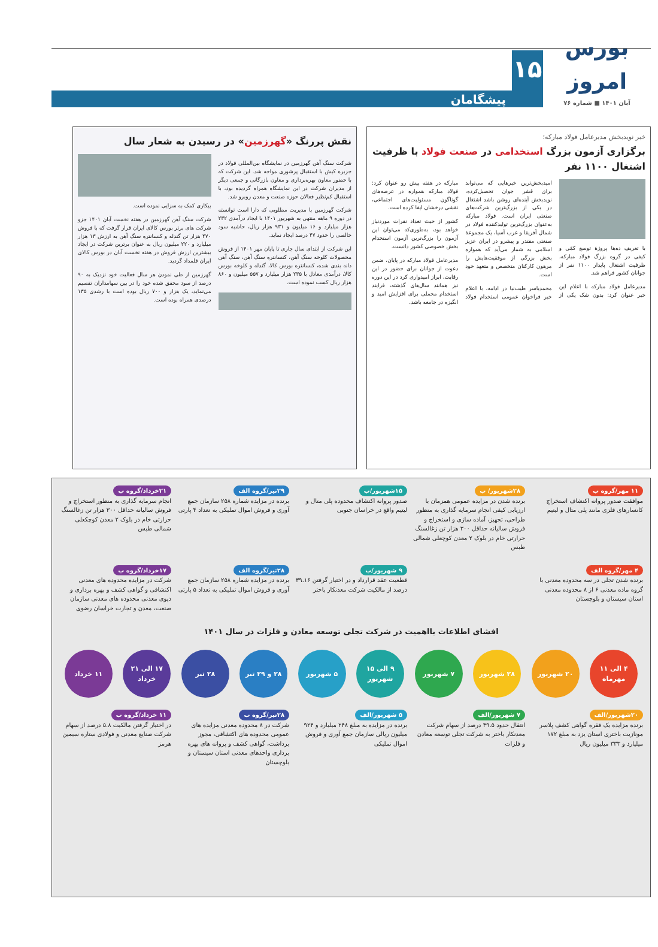بورس امروز
آبان ۱۴۰۱ ■ شماره ۷۶
۱۵
پیشگامان
خبر نویدبخش مدیرعامل فولاد مبارکه؛
برگزاری آزمون بزرگ استخدامی در صنعت فولاد با ظرفیت اشتغال ۱۱۰۰ نفر
با تعریف ده‌ها پروژهٔ توسع کمّی و کیفی در گروه بزرگ فولاد مبارکه، ظرفیت اشتغال پایدار ۱۱۰۰ نفر از جوانان کشور فراهم شد.
مدیرعامل فولاد مبارکه با اعلام این خبر عنوان کرد: بدون شک یکی از امیدبخش‌ترین خبرهایی که می‌تواند برای قشر جوان تحصیل‌کرده، نویدبخش آینده‌ای روشن باشد اشتغال در یکی از بزرگ‌ترین شرکت‌های صنعتی ایران است. فولاد مبارکه به‌عنوان بزرگ‌ترین تولیدکننده فولاد در شمال آفریقا و غرب آسیا، یک مجموعهٔ صنعتی مقتدر و پیشرو در ایران عزیز اسلامی به شمار می‌آید که همواره بخش بزرگی از موفقیت‌هایش را مرهون کارکنان متخصص و متعهد خود است.
محمدیاسر طیب‌نیا در ادامه، با اعلام خبر فراخوان عمومی استخدام فولاد مبارکه در هفته پیش رو عنوان کرد: فولاد مبارکه همواره در عرصه‌های گوناگون مسئولیت‌های اجتماعی، نقشی درخشان ایفا کرده است.
کشور از حیث تعداد نفرات موردنیاز خواهد بود، به‌طوری‌که می‌توان این آزمون را بزرگ‌ترین آزمون استخدام بخش خصوصی کشور دانست.
مدیرعامل فولاد مبارکه در پایان، ضمن دعوت از جوانان برای حضور در این رقابت، ابراز امیدواری کرد در این دوره نیز همانند سال‌های گذشته، فرایند استخدام محملی برای افزایش امید و انگیزه در جامعه باشد.
نقش پررنگ «گهرزمین» در رسیدن به شعار سال
شرکت سنگ آهن گهرزمین در نمایشگاه بین‌المللی فولاد در جزیره کیش با استقبال پرشوری مواجه شد. این شرکت که با حضور معاون بهره‌برداری و معاون بازرگانی و جمعی دیگر از مدیران شرکت در این نمایشگاه همراه گردیده بود، با استقبال کم‌نظیر فعالان حوزه صنعت و معدن روبرو شد.
شرکت گهرزمین با مدیریت مطلوبی که دارا است توانسته در دوره ۹ ماهه منتهی به شهریور ۱۴۰۱ با ایجاد درآمدی ۲۳۲ هزار میلیارد و ۱۶ میلیون و ۹۳۱ هزار ریال، حاشیه سود خالصی را حدود ۴۷ درصد ایجاد نماید.
این شرکت از ابتدای سال جاری تا پایان مهر ۱۴۰۱ از فروش محصولات کلوخه سنگ آهن، کنسانتره سنگ آهن، سنگ آهن دانه بندی شده، کنسانتره بورس کالا، گندله و کلوخه بورس کالا، درآمدی معادل با ۲۳۵ هزار میلیارد و ۵۵۷ میلیون و ۸۶۰ هزار ریال کسب نموده است.
بیکاری کمک به سزایی نموده است.
شرکت سنگ آهن گهرزمین در هفته نخست آبان ۱۴۰۱ جزو شرکت های برتر بورس کالای ایران قرار گرفت که با فروش ۴۷۰ هزار تن گندله و کنسانتره سنگ آهن به ارزش ۱۳ هزار میلیارد و ۲۲۰ میلیون ریال به عنوان برترین شرکت در ایجاد بیشترین ارزش فروش در هفته نخست آبان در بورس کالای ایران قلمداد گردید.
گهرزمین از طی نمودن هر سال فعالیت خود نزدیک به ۹۰ درصد از سود محقق شده خود را در بین سهامداران تقسیم می‌نماید، یک هزار و ۷۰۰ ریال بوده است با رشدی ۱۳۵ درصدی همراه بوده است.
۱۱ مهر/گروه ب
موافقت صدور پروانه اکتشاف استخراج کانسارهای فلزی مانند پلی متال و لیتیم
۲۸شهریور/ ب
برنده شدن در مزایده عمومی همزمان با ارزیابی کیفی انجام سرمایه گذاری به منظور طراحی، تجهیز، آماده سازی و استخراج و فروش سالیانه حداقل ۳۰۰ هزار تن زغالسنگ حرارتی خام در بلوک ۲ معدن کوچعلی شمالی طبس
۱۵شهریور/ب
صدور پروانه اکتشاف محدوده پلی متال و لیتیم واقع در خراسان جنوبی
۲۹تیر/گروه الف
برنده در مزایده شماره ۲۵۸ سازمان جمع آوری و فروش اموال تملیکی به تعداد ۴ پارتی
۲۱خرداد/گروه ب
انجام سرمایه گذاری به منظور استخراج و فروش سالیانه حداقل ۳۰۰ هزار تن زغالسنگ حرارتی خام در بلوک ۲ معدن کوچکعلی شمالی طبس
۴ مهر/گروه الف
برنده شدن تجلی در سه محدوده معدنی با گروه ماده معدنی ۶ از ۸ محدوده معدنی استان سیستان و بلوچستان
۹ شهریور/ب
قطعیت عقد قرارداد و در اختیار گرفتن ۳۹.۱۶ درصد از مالکیت شرکت معدنکار باختر
۲۸تیر/گروه الف
برنده در مزایده شماره ۲۵۸ سازمان جمع آوری و فروش اموال تملیکی به تعداد ۵ پارتی
۱۷خرداد/گروه ب
شرکت در مزایده محدوده های معدنی اکتشافی و گواهی کشف و بهره برداری و دپوی معدنی محدوده های معدنی سازمان صنعت، معدن و تجارت خراسان رضوی
افشای اطلاعات بااهمیت در شرکت تجلی توسعه معادن و فلزات در سال ۱۴۰۱
۴ الی ۱۱ مهرماه
۲۰ شهریور ۲۸ شهریور ۷ شهریور ۹ الی ۱۵ شهریور
۵ شهریور ۲۸ و ۲۹ تیر ۲۸ تیر ۱۷ الی ۲۱ خرداد
۱۱ خرداد
۲۰شهریور/الف
برنده مزایده یک فقره گواهی کشف پلاسر مونازیت باختری استان یزد به مبلغ ۱۷۲ میلیارد و ۳۳۳ میلیون ریال
۷ شهریور/الف
انتقال حدود ۳۹.۵ درصد از سهام شرکت معدنکار باختر به شرکت تجلی توسعه معادن و فلزات
۵ شهریور/الف
برنده در مزایده به مبلغ ۲۴۸ میلیارد و ۹۲۴ میلیون ریالی سازمان جمع آوری و فروش اموال تملیکی
۲۸تیر/گروه ب
شرکت در ۸ محدوده معدنی مزایده های عمومی محدوده های اکتشافی، مجوز برداشت، گواهی کشف و پروانه های بهره برداری واحدهای معدنی استان سیستان و بلوچستان
۱۱ خرداد/گروه ب
در اختیار گرفتن مالکیت ۵.۸ درصد از سهام شرکت صنایع معدنی و فولادی ستاره سیمین هرمز